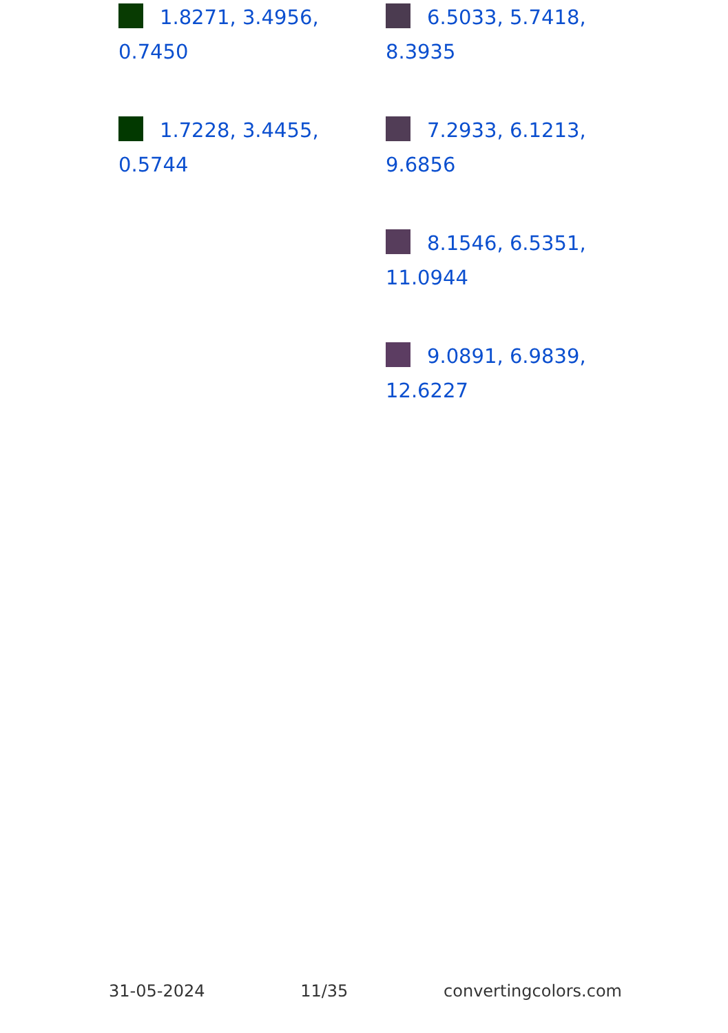1.8271, 3.4956, 0.7450
1.7228, 3.4455, 0.5744
6.5033, 5.7418, 8.3935
7.2933, 6.1213, 9.6856
8.1546, 6.5351, 11.0944
9.0891, 6.9839, 12.6227
31-05-2024 11/35 convertingcolors.com